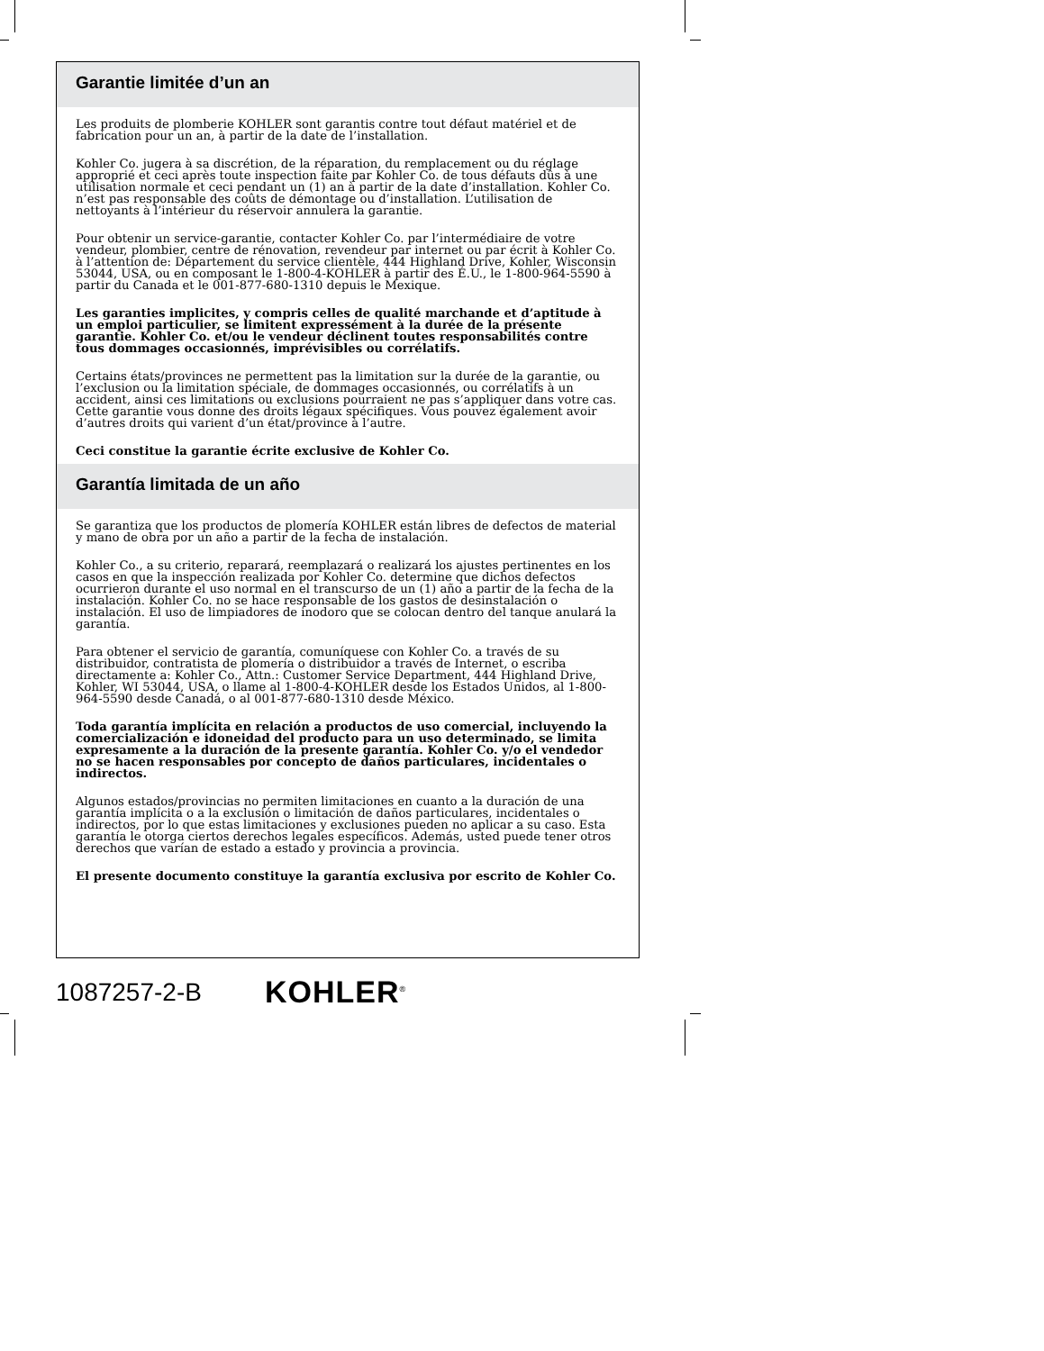Garantie limitée d’un an
Les produits de plomberie KOHLER sont garantis contre tout défaut matériel et de fabrication pour un an, à partir de la date de l’installation.
Kohler Co. jugera à sa discrétion, de la réparation, du remplacement ou du réglage approprié et ceci après toute inspection faite par Kohler Co. de tous défauts dûs à une utilisation normale et ceci pendant un (1) an à partir de la date d’installation. Kohler Co. n’est pas responsable des coûts de démontage ou d’installation. L’utilisation de nettoyants à l’intérieur du réservoir annulera la garantie.
Pour obtenir un service-garantie, contacter Kohler Co. par l’intermédiaire de votre vendeur, plombier, centre de rénovation, revendeur par internet ou par écrit à Kohler Co. à l’attention de: Département du service clientèle, 444 Highland Drive, Kohler, Wisconsin 53044, USA, ou en composant le 1-800-4-KOHLER à partir des É.U., le 1-800-964-5590 à partir du Canada et le 001-877-680-1310 depuis le Mexique.
Les garanties implicites, y compris celles de qualité marchande et d’aptitude à un emploi particulier, se limitent expressément à la durée de la présente garantie. Kohler Co. et/ou le vendeur déclinent toutes responsabilités contre tous dommages occasionnés, imprévisibles ou corrélatifs.
Certains états/provinces ne permettent pas la limitation sur la durée de la garantie, ou l’exclusion ou la limitation spéciale, de dommages occasionnés, ou corrélatifs à un accident, ainsi ces limitations ou exclusions pourraient ne pas s’appliquer dans votre cas. Cette garantie vous donne des droits légaux spécifiques. Vous pouvez également avoir d’autres droits qui varient d’un état/province à l’autre.
Ceci constitue la garantie écrite exclusive de Kohler Co.
Garantía limitada de un año
Se garantiza que los productos de plomería KOHLER están libres de defectos de material y mano de obra por un año a partir de la fecha de instalación.
Kohler Co., a su criterio, reparará, reemplazará o realizará los ajustes pertinentes en los casos en que la inspección realizada por Kohler Co. determine que dichos defectos ocurrieron durante el uso normal en el transcurso de un (1) año a partir de la fecha de la instalación. Kohler Co. no se hace responsable de los gastos de desinstalación o instalación. El uso de limpiadores de inodoro que se colocan dentro del tanque anulará la garantía.
Para obtener el servicio de garantía, comuníquese con Kohler Co. a través de su distribuidor, contratista de plomería o distribuidor a través de Internet, o escriba directamente a: Kohler Co., Attn.: Customer Service Department, 444 Highland Drive, Kohler, WI 53044, USA, o llame al 1-800-4-KOHLER desde los Estados Unidos, al 1-800-964-5590 desde Canadá, o al 001-877-680-1310 desde México.
Toda garantía implícita en relación a productos de uso comercial, incluyendo la comercialización e idoneidad del producto para un uso determinado, se limita expresamente a la duración de la presente garantía. Kohler Co. y/o el vendedor no se hacen responsables por concepto de daños particulares, incidentales o indirectos.
Algunos estados/provincias no permiten limitaciones en cuanto a la duración de una garantía implícita o a la exclusión o limitación de daños particulares, incidentales o indirectos, por lo que estas limitaciones y exclusiones pueden no aplicar a su caso. Esta garantía le otorga ciertos derechos legales específicos. Además, usted puede tener otros derechos que varían de estado a estado y provincia a provincia.
El presente documento constituye la garantía exclusiva por escrito de Kohler Co.
1087257-2-B KOHLER<sup>®</sup>